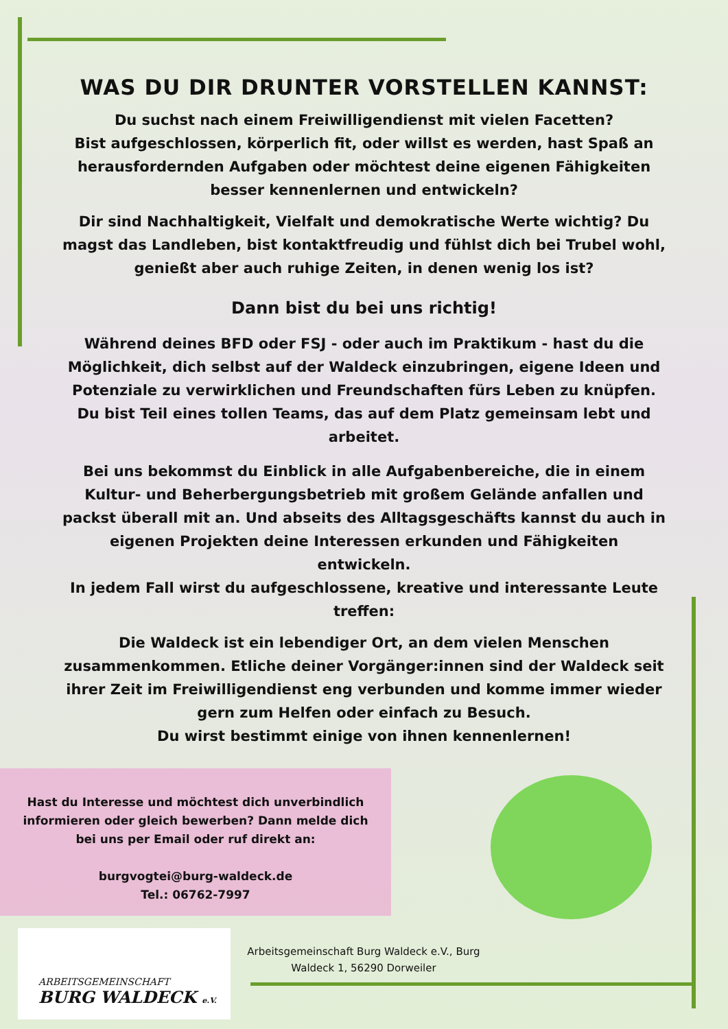WAS DU DIR DRUNTER VORSTELLEN KANNST:
Du suchst nach einem Freiwilligendienst mit vielen Facetten?
Bist aufgeschlossen, körperlich fit, oder willst es werden, hast Spaß an herausfordernden Aufgaben oder möchtest deine eigenen Fähigkeiten besser kennenlernen und entwickeln?
Dir sind Nachhaltigkeit, Vielfalt und demokratische Werte wichtig? Du magst das Landleben, bist kontaktfreudig und fühlst dich bei Trubel wohl, genießt aber auch ruhige Zeiten, in denen wenig los ist?
Dann bist du bei uns richtig!
Während deines BFD oder FSJ - oder auch im Praktikum - hast du die Möglichkeit, dich selbst auf der Waldeck einzubringen, eigene Ideen und Potenziale zu verwirklichen und Freundschaften fürs Leben zu knüpfen. Du bist Teil eines tollen Teams, das auf dem Platz gemeinsam lebt und arbeitet.
Bei uns bekommst du Einblick in alle Aufgabenbereiche, die in einem Kultur- und Beherbergungsbetrieb mit großem Gelände anfallen und packst überall mit an. Und abseits des Alltagsgeschäfts kannst du auch in eigenen Projekten deine Interessen erkunden und Fähigkeiten entwickeln.
In jedem Fall wirst du aufgeschlossene, kreative und interessante Leute treffen:
Die Waldeck ist ein lebendiger Ort, an dem vielen Menschen zusammenkommen. Etliche deiner Vorgänger:innen sind der Waldeck seit ihrer Zeit im Freiwilligendienst eng verbunden und komme immer wieder gern zum Helfen oder einfach zu Besuch.
Du wirst bestimmt einige von ihnen kennenlernen!
Hast du Interesse und möchtest dich unverbindlich
informieren oder gleich bewerben? Dann melde dich
bei uns per Email oder ruf direkt an:
burgvogtei@burg-waldeck.de
Tel.: 06762-7997
ARBEITSGEMEINSCHAFT
BURG WALDECK e.V.
Arbeitsgemeinschaft Burg Waldeck e.V., Burg Waldeck 1, 56290 Dorweiler